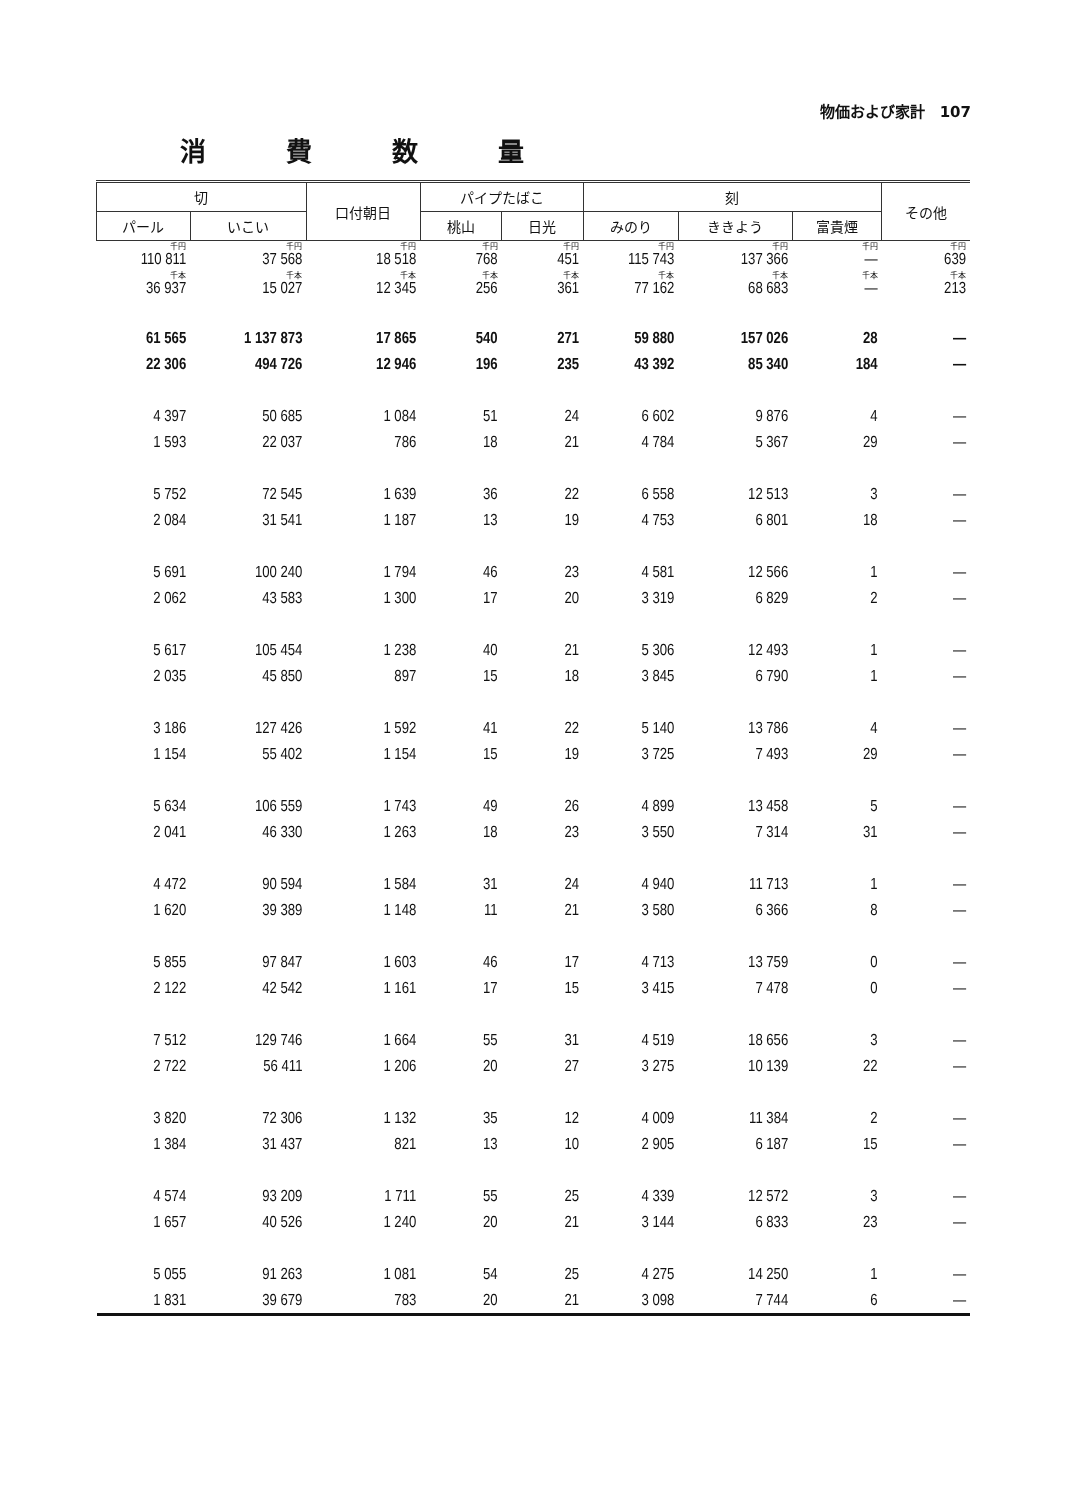物価および家計　107
消費数量
| 切 | | 口付朝日 | パイプたばこ | | 刻 | | | その他 |
| --- | --- | --- | --- | --- | --- | --- | --- | --- |
| パール | いこい | | 桃山 | 日光 | みのり | ききよう | 富貴煙 | |
| 千円 110 811 | 千円 37 568 | 千円 18 518 | 千円 768 | 千円 451 | 千円 115 743 | 千円 137 366 | 千円 — | 千円 639 |
| 千本 36 937 | 千本 15 027 | 千本 12 345 | 千本 256 | 千本 361 | 千本 77 162 | 千本 68 683 | 千本 — | 千本 213 |
| 61 565 | 1 137 873 | 17 865 | 540 | 271 | 59 880 | 157 026 | 28 | — |
| 22 306 | 494 726 | 12 946 | 196 | 235 | 43 392 | 85 340 | 184 | — |
| 4 397 | 50 685 | 1 084 | 51 | 24 | 6 602 | 9 876 | 4 | — |
| 1 593 | 22 037 | 786 | 18 | 21 | 4 784 | 5 367 | 29 | — |
| 5 752 | 72 545 | 1 639 | 36 | 22 | 6 558 | 12 513 | 3 | — |
| 2 084 | 31 541 | 1 187 | 13 | 19 | 4 753 | 6 801 | 18 | — |
| 5 691 | 100 240 | 1 794 | 46 | 23 | 4 581 | 12 566 | 1 | — |
| 2 062 | 43 583 | 1 300 | 17 | 20 | 3 319 | 6 829 | 2 | — |
| 5 617 | 105 454 | 1 238 | 40 | 21 | 5 306 | 12 493 | 1 | — |
| 2 035 | 45 850 | 897 | 15 | 18 | 3 845 | 6 790 | 1 | — |
| 3 186 | 127 426 | 1 592 | 41 | 22 | 5 140 | 13 786 | 4 | — |
| 1 154 | 55 402 | 1 154 | 15 | 19 | 3 725 | 7 493 | 29 | — |
| 5 634 | 106 559 | 1 743 | 49 | 26 | 4 899 | 13 458 | 5 | — |
| 2 041 | 46 330 | 1 263 | 18 | 23 | 3 550 | 7 314 | 31 | — |
| 4 472 | 90 594 | 1 584 | 31 | 24 | 4 940 | 11 713 | 1 | — |
| 1 620 | 39 389 | 1 148 | 11 | 21 | 3 580 | 6 366 | 8 | — |
| 5 855 | 97 847 | 1 603 | 46 | 17 | 4 713 | 13 759 | 0 | — |
| 2 122 | 42 542 | 1 161 | 17 | 15 | 3 415 | 7 478 | 0 | — |
| 7 512 | 129 746 | 1 664 | 55 | 31 | 4 519 | 18 656 | 3 | — |
| 2 722 | 56 411 | 1 206 | 20 | 27 | 3 275 | 10 139 | 22 | — |
| 3 820 | 72 306 | 1 132 | 35 | 12 | 4 009 | 11 384 | 2 | — |
| 1 384 | 31 437 | 821 | 13 | 10 | 2 905 | 6 187 | 15 | — |
| 4 574 | 93 209 | 1 711 | 55 | 25 | 4 339 | 12 572 | 3 | — |
| 1 657 | 40 526 | 1 240 | 20 | 21 | 3 144 | 6 833 | 23 | — |
| 5 055 | 91 263 | 1 081 | 54 | 25 | 4 275 | 14 250 | 1 | — |
| 1 831 | 39 679 | 783 | 20 | 21 | 3 098 | 7 744 | 6 | — |